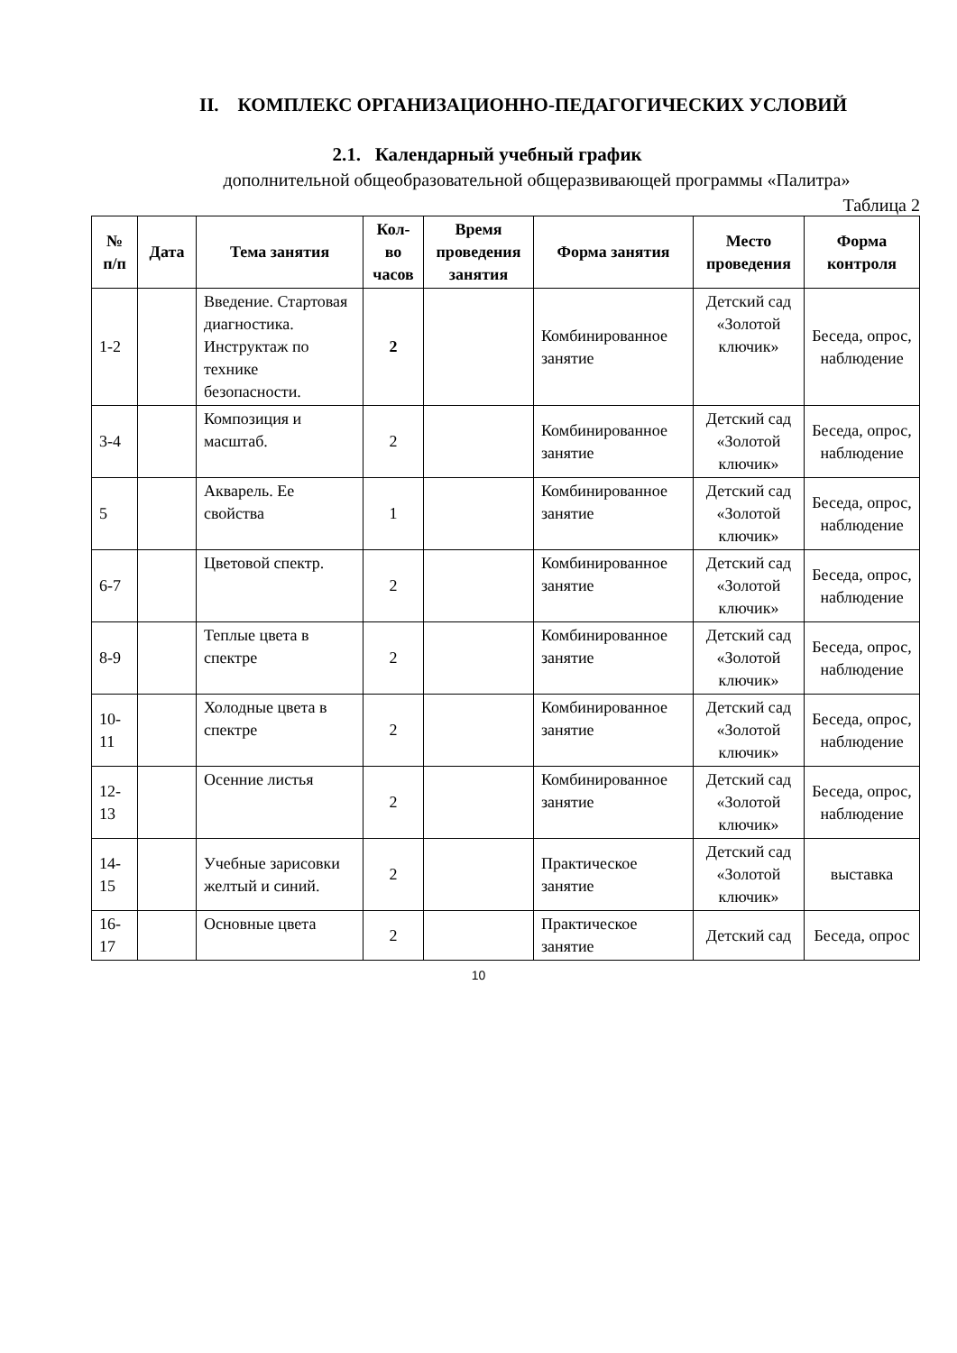II. КОМПЛЕКС ОРГАНИЗАЦИОННО-ПЕДАГОГИЧЕСКИХ УСЛОВИЙ
2.1. Календарный учебный график
дополнительной общеобразовательной общеразвивающей программы «Палитра»
Таблица 2
| № п/п | Дата | Тема занятия | Кол-во часов | Время проведения занятия | Форма занятия | Место проведения | Форма контроля |
| --- | --- | --- | --- | --- | --- | --- | --- |
| 1-2 | | Введение. Стартовая диагностика. Инструктаж по технике безопасности. | 2 | | Комбинированное занятие | Детский сад «Золотой ключик» | Беседа, опрос, наблюдение |
| 3-4 | | Композиция и масштаб. | 2 | | Комбинированное занятие | Детский сад «Золотой ключик» | Беседа, опрос, наблюдение |
| 5 | | Акварель. Ее свойства | 1 | | Комбинированное занятие | Детский сад «Золотой ключик» | Беседа, опрос, наблюдение |
| 6-7 | | Цветовой спектр. | 2 | | Комбинированное занятие | Детский сад «Золотой ключик» | Беседа, опрос, наблюдение |
| 8-9 | | Теплые цвета в спектре | 2 | | Комбинированное занятие | Детский сад «Золотой ключик» | Беседа, опрос, наблюдение |
| 10-11 | | Холодные цвета в спектре | 2 | | Комбинированное занятие | Детский сад «Золотой ключик» | Беседа, опрос, наблюдение |
| 12-13 | | Осенние листья | 2 | | Комбинированное занятие | Детский сад «Золотой ключик» | Беседа, опрос, наблюдение |
| 14-15 | | Учебные зарисовки желтый и синий. | 2 | | Практическое занятие | Детский сад «Золотой ключик» | выставка |
| 16-17 | | Основные цвета | 2 | | Практическое занятие | Детский сад | Беседа, опрос |
10